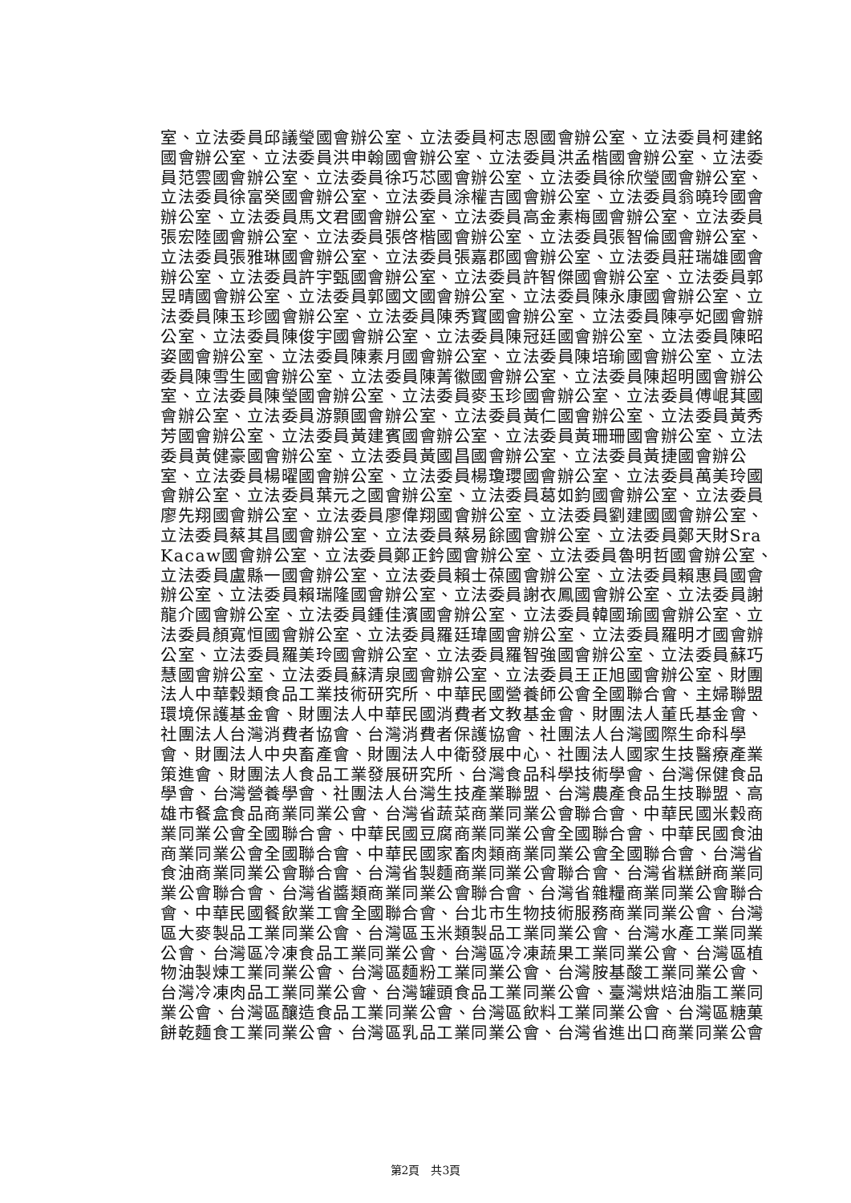室、立法委員邱議瑩國會辦公室、立法委員柯志恩國會辦公室、立法委員柯建銘
國會辦公室、立法委員洪申翰國會辦公室、立法委員洪孟楷國會辦公室、立法委
員范雲國會辦公室、立法委員徐巧芯國會辦公室、立法委員徐欣瑩國會辦公室、
立法委員徐富癸國會辦公室、立法委員涂權吉國會辦公室、立法委員翁曉玲國會
辦公室、立法委員馬文君國會辦公室、立法委員高金素梅國會辦公室、立法委員
張宏陸國會辦公室、立法委員張啓楷國會辦公室、立法委員張智倫國會辦公室、
立法委員張雅琳國會辦公室、立法委員張嘉郡國會辦公室、立法委員莊瑞雄國會
辦公室、立法委員許宇甄國會辦公室、立法委員許智傑國會辦公室、立法委員郭
昱晴國會辦公室、立法委員郭國文國會辦公室、立法委員陳永康國會辦公室、立
法委員陳玉珍國會辦公室、立法委員陳秀寳國會辦公室、立法委員陳亭妃國會辦
公室、立法委員陳俊宇國會辦公室、立法委員陳冠廷國會辦公室、立法委員陳昭
姿國會辦公室、立法委員陳素月國會辦公室、立法委員陳培瑜國會辦公室、立法
委員陳雪生國會辦公室、立法委員陳菁徽國會辦公室、立法委員陳超明國會辦公
室、立法委員陳瑩國會辦公室、立法委員麥玉珍國會辦公室、立法委員傅崐萁國
會辦公室、立法委員游顥國會辦公室、立法委員黃仁國會辦公室、立法委員黃秀
芳國會辦公室、立法委員黃建賓國會辦公室、立法委員黃珊珊國會辦公室、立法
委員黃健豪國會辦公室、立法委員黃國昌國會辦公室、立法委員黃捷國會辦公
室、立法委員楊曜國會辦公室、立法委員楊瓊瓔國會辦公室、立法委員萬美玲國
會辦公室、立法委員葉元之國會辦公室、立法委員葛如鈞國會辦公室、立法委員
廖先翔國會辦公室、立法委員廖偉翔國會辦公室、立法委員劉建國國會辦公室、
立法委員蔡其昌國會辦公室、立法委員蔡易餘國會辦公室、立法委員鄭天財Sra
Kacaw國會辦公室、立法委員鄭正鈐國會辦公室、立法委員魯明哲國會辦公室、
立法委員盧縣一國會辦公室、立法委員賴士葆國會辦公室、立法委員賴惠員國會
辦公室、立法委員賴瑞隆國會辦公室、立法委員謝衣鳳國會辦公室、立法委員謝
龍介國會辦公室、立法委員鍾佳濱國會辦公室、立法委員韓國瑜國會辦公室、立
法委員顏寬恒國會辦公室、立法委員羅廷瑋國會辦公室、立法委員羅明才國會辦
公室、立法委員羅美玲國會辦公室、立法委員羅智強國會辦公室、立法委員蘇巧
慧國會辦公室、立法委員蘇清泉國會辦公室、立法委員王正旭國會辦公室、財團
法人中華穀類食品工業技術研究所、中華民國營養師公會全國聯合會、主婦聯盟
環境保護基金會、財團法人中華民國消費者文教基金會、財團法人董氏基金會、
社團法人台灣消費者協會、台灣消費者保護協會、社團法人台灣國際生命科學
會、財團法人中央畜產會、財團法人中衛發展中心、社團法人國家生技醫療產業
策進會、財團法人食品工業發展研究所、台灣食品科學技術學會、台灣保健食品
學會、台灣營養學會、社團法人台灣生技產業聯盟、台灣農產食品生技聯盟、高
雄市餐盒食品商業同業公會、台灣省蔬菜商業同業公會聯合會、中華民國米穀商
業同業公會全國聯合會、中華民國豆腐商業同業公會全國聯合會、中華民國食油
商業同業公會全國聯合會、中華民國家畜肉類商業同業公會全國聯合會、台灣省
食油商業同業公會聯合會、台灣省製麵商業同業公會聯合會、台灣省糕餅商業同
業公會聯合會、台灣省醬類商業同業公會聯合會、台灣省雜糧商業同業公會聯合
會、中華民國餐飲業工會全國聯合會、台北市生物技術服務商業同業公會、台灣
區大麥製品工業同業公會、台灣區玉米類製品工業同業公會、台灣水產工業同業
公會、台灣區冷凍食品工業同業公會、台灣區冷凍蔬果工業同業公會、台灣區植
物油製煉工業同業公會、台灣區麵粉工業同業公會、台灣胺基酸工業同業公會、
台灣冷凍肉品工業同業公會、台灣罐頭食品工業同業公會、臺灣烘焙油脂工業同
業公會、台灣區釀造食品工業同業公會、台灣區飲料工業同業公會、台灣區糖菓
餅乾麵食工業同業公會、台灣區乳品工業同業公會、台灣省進出口商業同業公會
第2頁　共3頁